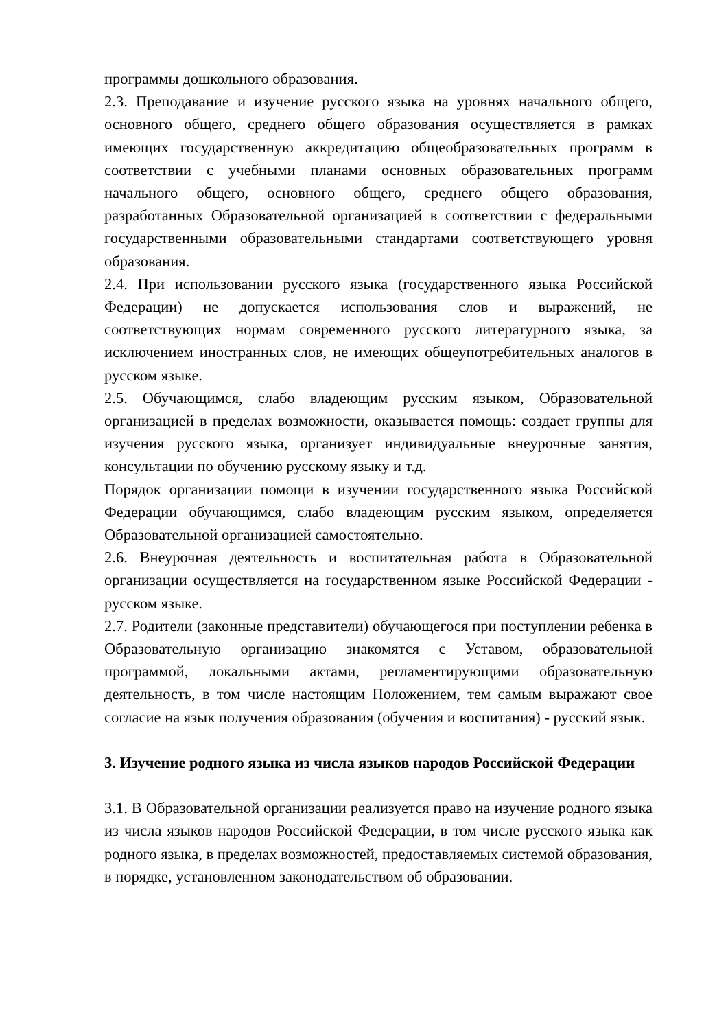программы дошкольного образования.
2.3. Преподавание и изучение русского языка на уровнях начального общего, основного общего, среднего общего образования осуществляется в рамках имеющих государственную аккредитацию общеобразовательных программ в соответствии с учебными планами основных образовательных программ начального общего, основного общего, среднего общего образования, разработанных Образовательной организацией в соответствии с федеральными государственными образовательными стандартами соответствующего уровня образования.
2.4. При использовании русского языка (государственного языка Российской Федерации) не допускается использования слов и выражений, не соответствующих нормам современного русского литературного языка, за исключением иностранных слов, не имеющих общеупотребительных аналогов в русском языке.
2.5. Обучающимся, слабо владеющим русским языком, Образовательной организацией в пределах возможности, оказывается помощь: создает группы для изучения русского языка, организует индивидуальные внеурочные занятия, консультации по обучению русскому языку и т.д.
Порядок организации помощи в изучении государственного языка Российской Федерации обучающимся, слабо владеющим русским языком, определяется Образовательной организацией самостоятельно.
2.6. Внеурочная деятельность и воспитательная работа в Образовательной организации осуществляется на государственном языке Российской Федерации - русском языке.
2.7. Родители (законные представители) обучающегося при поступлении ребенка в Образовательную организацию знакомятся с Уставом, образовательной программой, локальными актами, регламентирующими образовательную деятельность, в том числе настоящим Положением, тем самым выражают свое согласие на язык получения образования (обучения и воспитания) - русский язык.
3. Изучение родного языка из числа языков народов Российской Федерации
3.1. В Образовательной организации реализуется право на изучение родного языка из числа языков народов Российской Федерации, в том числе русского языка как родного языка, в пределах возможностей, предоставляемых системой образования, в порядке, установленном законодательством об образовании.